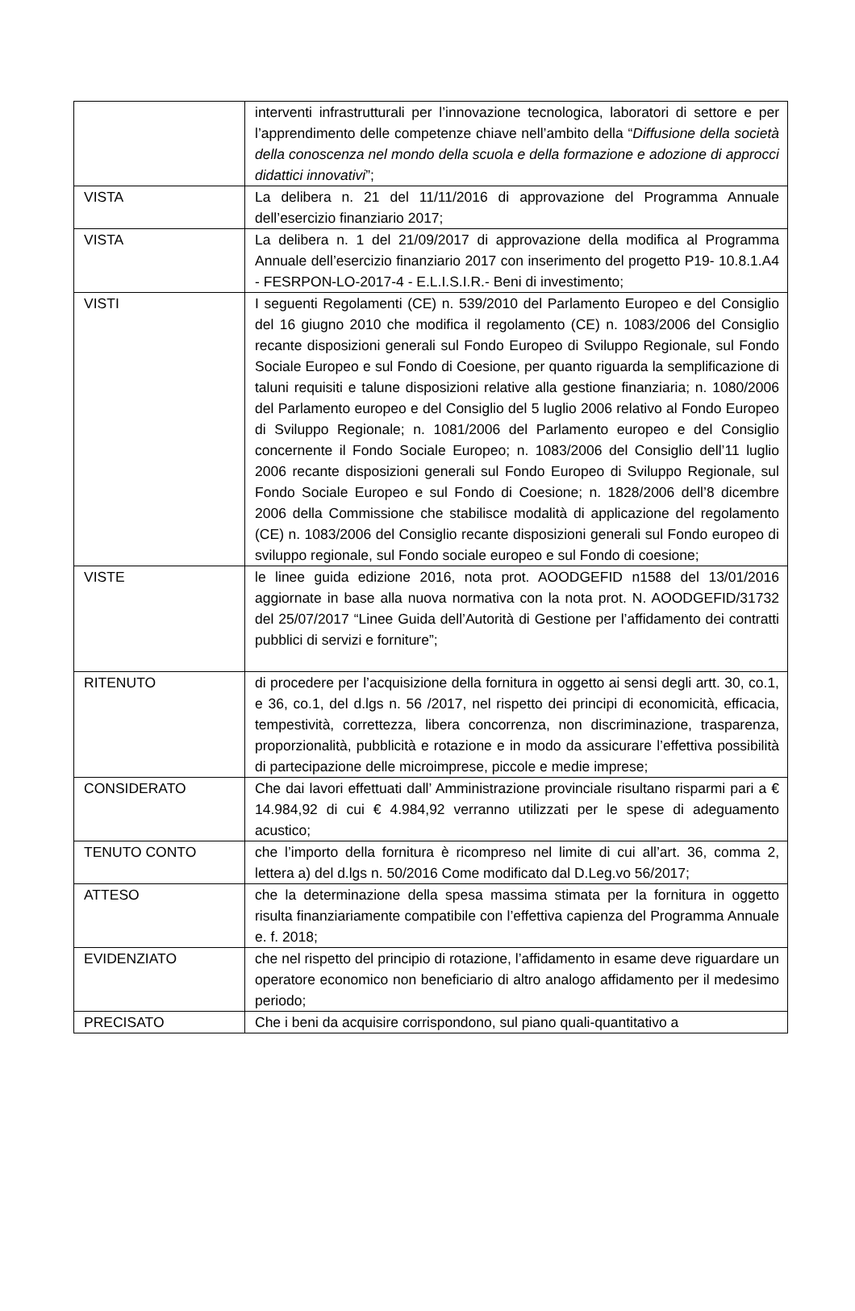| | interventi infrastrutturali per l’innovazione tecnologica, laboratori di settore e per l’apprendimento delle competenze chiave nell’ambito della “ Diffusione della società della conoscenza nel mondo della scuola e della formazione e adozione di approcci didattici innovativi ”; |
| VISTA | La delibera n. 21 del 11/11/2016 di approvazione del Programma Annuale dell’esercizio finanziario 2017; |
| VISTA | La delibera n. 1 del 21/09/2017 di approvazione della modifica al Programma Annuale dell’esercizio finanziario 2017 con inserimento del progetto P19- 10.8.1.A4 - FESRPON-LO-2017-4 - E.L.I.S.I.R.- Beni di investimento; |
| VISTI | I seguenti Regolamenti (CE) n. 539/2010 del Parlamento Europeo e del Consiglio del 16 giugno 2010 che modifica il regolamento (CE) n. 1083/2006 del Consiglio recante disposizioni generali sul Fondo Europeo di Sviluppo Regionale, sul Fondo Sociale Europeo e sul Fondo di Coesione, per quanto riguarda la semplificazione di taluni requisiti e talune disposizioni relative alla gestione finanziaria; n. 1080/2006 del Parlamento europeo e del Consiglio del 5 luglio 2006 relativo al Fondo Europeo di Sviluppo Regionale; n. 1081/2006 del Parlamento europeo e del Consiglio concernente il Fondo Sociale Europeo; n. 1083/2006 del Consiglio dell’11 luglio 2006 recante disposizioni generali sul Fondo Europeo di Sviluppo Regionale, sul Fondo Sociale Europeo e sul Fondo di Coesione; n. 1828/2006 dell’8 dicembre 2006 della Commissione che stabilisce modalità di applicazione del regolamento (CE) n. 1083/2006 del Consiglio recante disposizioni generali sul Fondo europeo di sviluppo regionale, sul Fondo sociale europeo e sul Fondo di coesione; |
| VISTE | le linee guida edizione 2016, nota prot. AOODGEFID n1588 del 13/01/2016 aggiornate in base alla nuova normativa con la nota prot. N. AOODGEFID/31732 del 25/07/2017 “Linee Guida dell’Autorità di Gestione per l’affidamento dei contratti pubblici di servizi e forniture”; |
| RITENUTO | di procedere per l’acquisizione della fornitura in oggetto ai sensi degli artt. 30, co.1, e 36, co.1, del d.lgs n. 56 /2017, nel rispetto dei principi di economicità, efficacia, tempestività, correttezza, libera concorrenza, non discriminazione, trasparenza, proporzionalità, pubblicità e rotazione e in modo da assicurare l’effettiva possibilità di partecipazione delle microimprese, piccole e medie imprese; |
| CONSIDERATO | Che dai lavori effettuati dall’ Amministrazione provinciale risultano risparmi pari a € 14.984,92 di cui € 4.984,92 verranno utilizzati per le spese di adeguamento acustico; |
| TENUTO CONTO | che l’importo della fornitura è ricompreso nel limite di cui all’art. 36, comma 2, lettera a) del d.lgs n. 50/2016 Come modificato dal D.Leg.vo 56/2017; |
| ATTESO | che la determinazione della spesa massima stimata per la fornitura in oggetto risulta finanziariamente compatibile con l’effettiva capienza del Programma Annuale e. f. 2018; |
| EVIDENZIATO | che nel rispetto del principio di rotazione, l’affidamento in esame deve riguardare un operatore economico non beneficiario di altro analogo affidamento per il medesimo periodo; |
| PRECISATO | Che i beni da acquisire corrispondono, sul piano quali-quantitativo a |